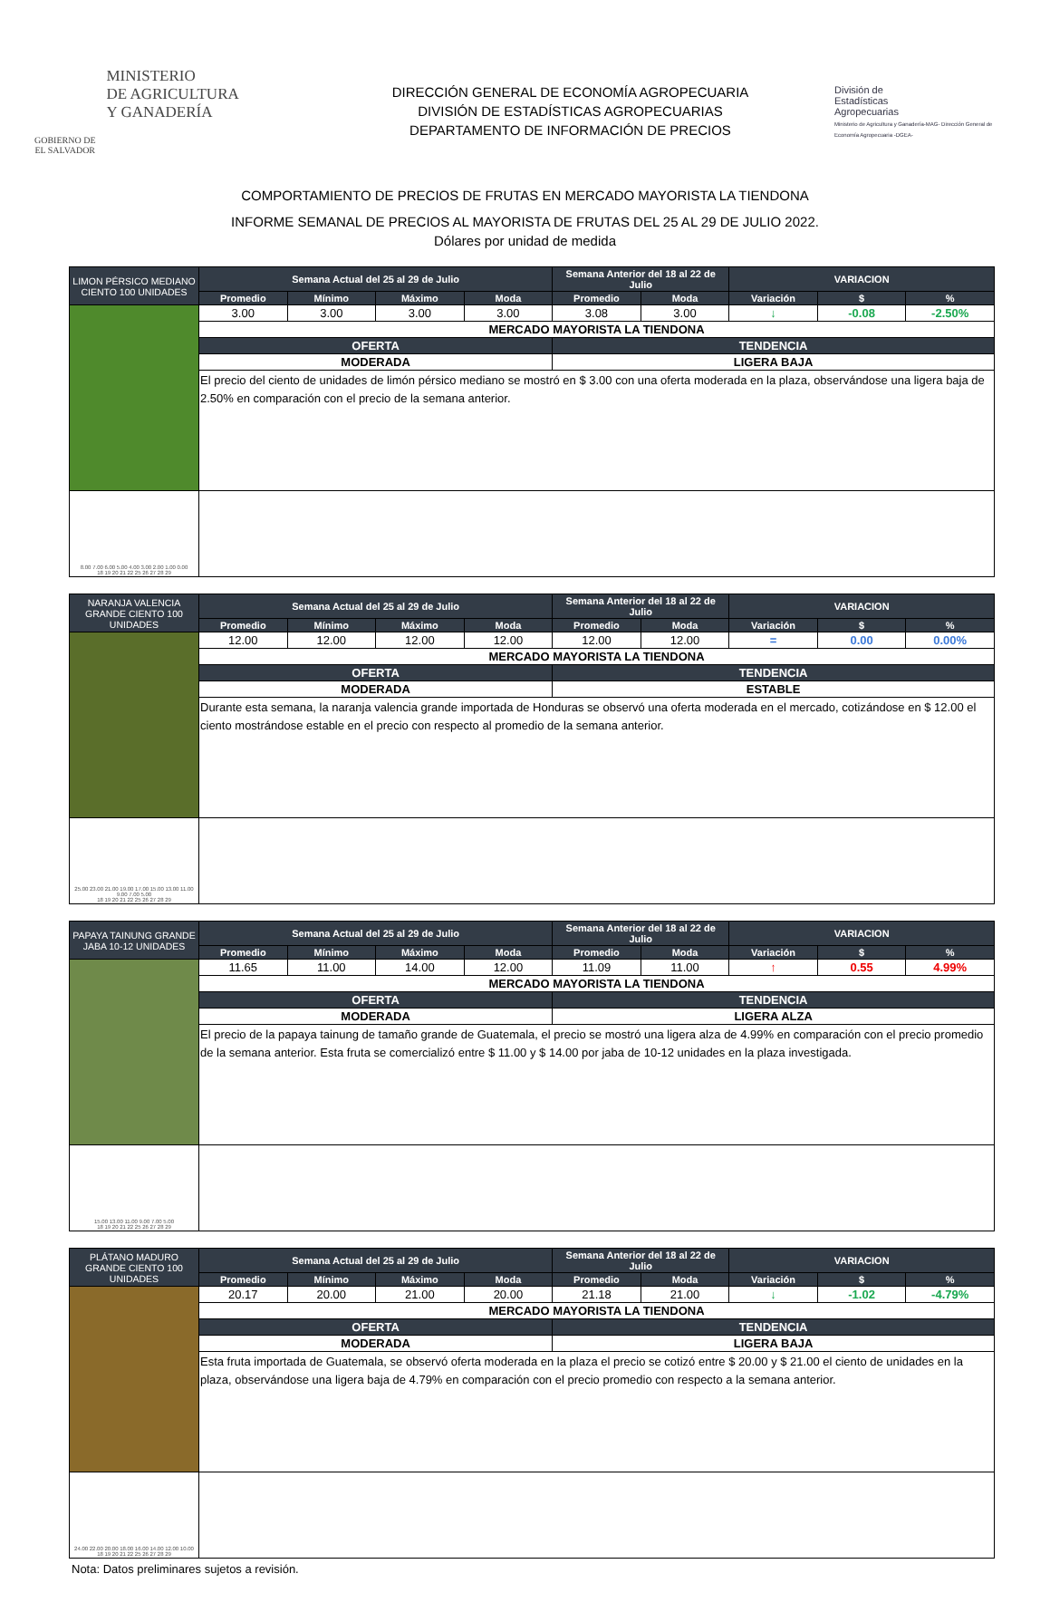GOBIERNO DE
EL SALVADOR
MINISTERIO
DE AGRICULTURA
Y GANADERÍA
DIRECCIÓN GENERAL DE ECONOMÍA AGROPECUARIA
DIVISIÓN DE ESTADÍSTICAS AGROPECUARIAS
DEPARTAMENTO DE INFORMACIÓN DE PRECIOS
División de
Estadísticas
Agropecuarias
Ministerio de Agricultura y Ganadería-MAG- Dirección General de Economía Agropecuaria -DGEA-
COMPORTAMIENTO DE PRECIOS DE FRUTAS EN MERCADO MAYORISTA LA TIENDONA
INFORME SEMANAL DE PRECIOS AL MAYORISTA DE FRUTAS DEL 25 AL 29 DE JULIO 2022.
Dólares por unidad de medida
| LIMON PÉRSICO MEDIANO CIENTO 100 UNIDADES | Semana Actual del 25 al 29 de Julio | | | | Semana Anterior del 18 al 22 de Julio | | VARIACION | | |
| | Promedio | Mínimo | Máximo | Moda | Promedio | Moda | Variación | $ | % |
| | 3.00 | 3.00 | 3.00 | 3.00 | 3.08 | 3.00 | ↓ | -0.08 | -2.50% |
| | MERCADO MAYORISTA LA TIENDONA | | | | | | | | |
| | OFERTA | | | | TENDENCIA | | | | |
| | MODERADA | | | | LIGERA BAJA | | | | |
| | El precio del ciento de unidades de limón pérsico mediano se mostró en $ 3.00 con una oferta moderada en la plaza, observándose una ligera baja de 2.50% en comparación con el precio de la semana anterior. | | | | | | | | |
| 8.00 7.00 6.00 5.00 4.00 3.00 2.00 1.00 0.00 18 19 20 21 22 25 26 27 28 29 | | | | | | | | | |
| NARANJA VALENCIA GRANDE CIENTO 100 UNIDADES | Semana Actual del 25 al 29 de Julio | | | | Semana Anterior del 18 al 22 de Julio | | VARIACION | | |
| | Promedio | Mínimo | Máximo | Moda | Promedio | Moda | Variación | $ | % |
| | 12.00 | 12.00 | 12.00 | 12.00 | 12.00 | 12.00 | = | 0.00 | 0.00% |
| | MERCADO MAYORISTA LA TIENDONA | | | | | | | | |
| | OFERTA | | | | TENDENCIA | | | | |
| | MODERADA | | | | ESTABLE | | | | |
| | Durante esta semana, la naranja valencia grande importada de Honduras se observó una oferta moderada en el mercado, cotizándose en $ 12.00 el ciento mostrándose estable en el precio con respecto al promedio de la semana anterior. | | | | | | | | |
| 25.00 23.00 21.00 19.00 17.00 15.00 13.00 11.00 9.00 7.00 5.00 18 19 20 21 22 25 26 27 28 29 | | | | | | | | | |
| PAPAYA TAINUNG GRANDE JABA 10-12 UNIDADES | Semana Actual del 25 al 29 de Julio | | | | Semana Anterior del 18 al 22 de Julio | | VARIACION | | |
| | Promedio | Mínimo | Máximo | Moda | Promedio | Moda | Variación | $ | % |
| | 11.65 | 11.00 | 14.00 | 12.00 | 11.09 | 11.00 | ↑ | 0.55 | 4.99% |
| | MERCADO MAYORISTA LA TIENDONA | | | | | | | | |
| | OFERTA | | | | TENDENCIA | | | | |
| | MODERADA | | | | LIGERA ALZA | | | | |
| | El precio de la papaya tainung de tamaño grande de Guatemala, el precio se mostró una ligera alza de 4.99% en comparación con el precio promedio de la semana anterior. Esta fruta se comercializó entre $ 11.00 y $ 14.00 por jaba de 10-12 unidades en la plaza investigada. | | | | | | | | |
| 15.00 13.00 11.00 9.00 7.00 5.00 18 19 20 21 22 25 26 27 28 29 | | | | | | | | | |
| PLÁTANO MADURO GRANDE CIENTO 100 UNIDADES | Semana Actual del 25 al 29 de Julio | | | | Semana Anterior del 18 al 22 de Julio | | VARIACION | | |
| | Promedio | Mínimo | Máximo | Moda | Promedio | Moda | Variación | $ | % |
| | 20.17 | 20.00 | 21.00 | 20.00 | 21.18 | 21.00 | ↓ | -1.02 | -4.79% |
| | MERCADO MAYORISTA LA TIENDONA | | | | | | | | |
| | OFERTA | | | | TENDENCIA | | | | |
| | MODERADA | | | | LIGERA BAJA | | | | |
| | Esta fruta importada de Guatemala, se observó oferta moderada en la plaza el precio se cotizó entre $ 20.00 y $ 21.00 el ciento de unidades en la plaza, observándose una ligera baja de 4.79% en comparación con el precio promedio con respecto a la semana anterior. | | | | | | | | |
| 24.00 22.00 20.00 18.00 16.00 14.00 12.00 10.00 18 19 20 21 22 25 26 27 28 29 | | | | | | | | | |
Nota: Datos preliminares sujetos a revisión.